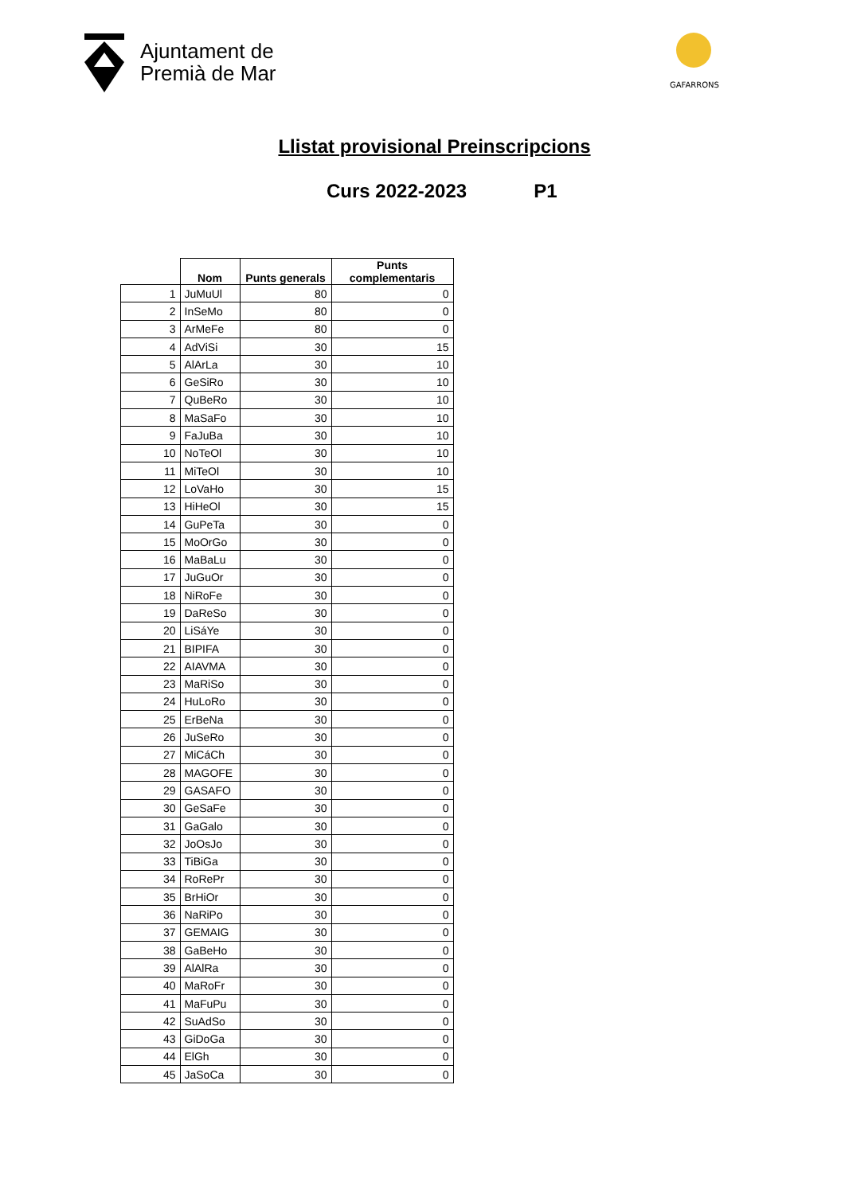Ajuntament de
Premià de Mar
GAFARRONS
Llistat provisional Preinscripcions
Curs 2022-2023 P1
| | Nom | Punts generals | Punts complementaris |
| --- | --- | --- | --- |
| 1 | JuMuUl | 80 | 0 |
| 2 | InSeMo | 80 | 0 |
| 3 | ArMeFe | 80 | 0 |
| 4 | AdViSi | 30 | 15 |
| 5 | AlArLa | 30 | 10 |
| 6 | GeSiRo | 30 | 10 |
| 7 | QuBeRo | 30 | 10 |
| 8 | MaSaFo | 30 | 10 |
| 9 | FaJuBa | 30 | 10 |
| 10 | NoTeOl | 30 | 10 |
| 11 | MiTeOl | 30 | 10 |
| 12 | LoVaHo | 30 | 15 |
| 13 | HiHeOl | 30 | 15 |
| 14 | GuPeTa | 30 | 0 |
| 15 | MoOrGo | 30 | 0 |
| 16 | MaBaLu | 30 | 0 |
| 17 | JuGuOr | 30 | 0 |
| 18 | NiRoFe | 30 | 0 |
| 19 | DaReSo | 30 | 0 |
| 20 | LiSáYe | 30 | 0 |
| 21 | BIPIFA | 30 | 0 |
| 22 | AIAVMA | 30 | 0 |
| 23 | MaRiSo | 30 | 0 |
| 24 | HuLoRo | 30 | 0 |
| 25 | ErBeNa | 30 | 0 |
| 26 | JuSeRo | 30 | 0 |
| 27 | MiCáCh | 30 | 0 |
| 28 | MAGOFE | 30 | 0 |
| 29 | GASAFO | 30 | 0 |
| 30 | GeSaFe | 30 | 0 |
| 31 | GaGalo | 30 | 0 |
| 32 | JoOsJo | 30 | 0 |
| 33 | TiBiGa | 30 | 0 |
| 34 | RoRePr | 30 | 0 |
| 35 | BrHiOr | 30 | 0 |
| 36 | NaRiPo | 30 | 0 |
| 37 | GEMAIG | 30 | 0 |
| 38 | GaBeHo | 30 | 0 |
| 39 | AlAlRa | 30 | 0 |
| 40 | MaRoFr | 30 | 0 |
| 41 | MaFuPu | 30 | 0 |
| 42 | SuAdSo | 30 | 0 |
| 43 | GiDoGa | 30 | 0 |
| 44 | ElGh | 30 | 0 |
| 45 | JaSoCa | 30 | 0 |